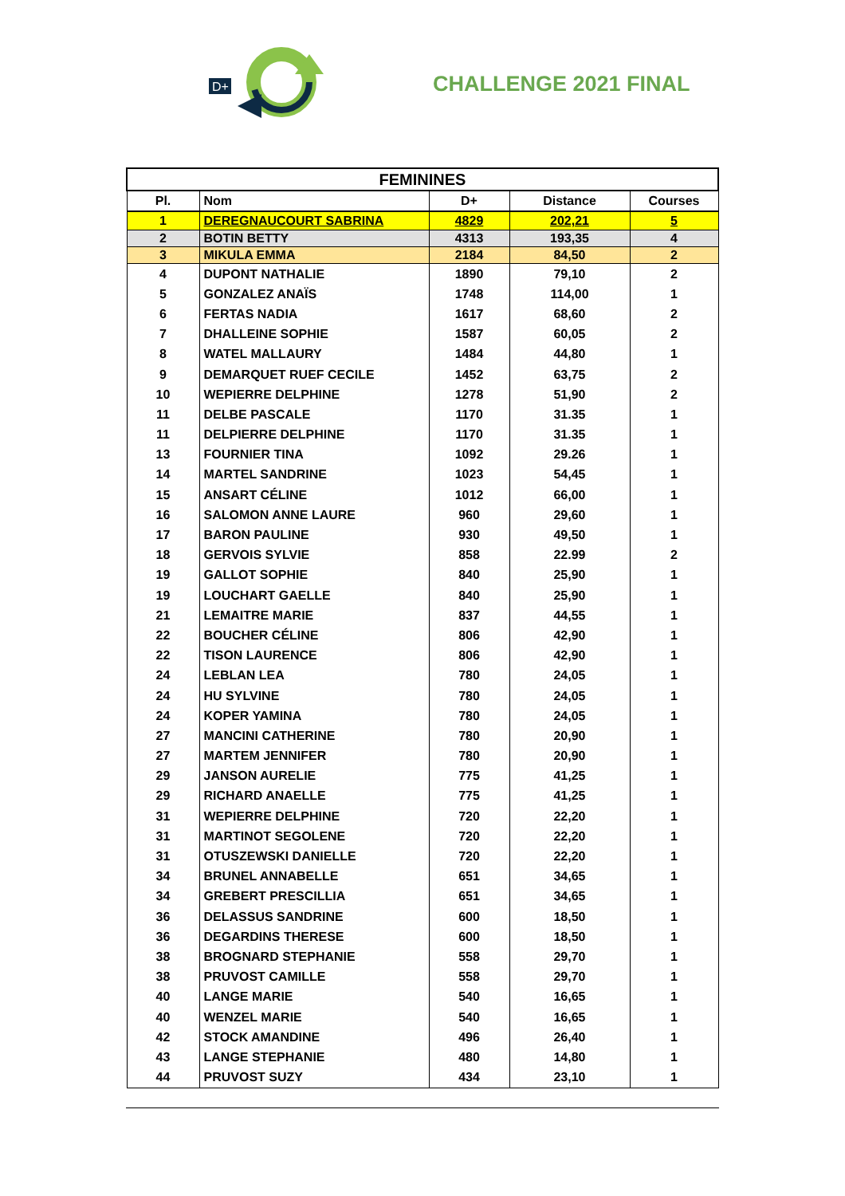D+
CHALLENGE 2021 FINAL
| FEMININES | | | | |
| --- | --- | --- | --- | --- |
| Pl. | Nom | D+ | Distance | Courses |
| 1 | DEREGNAUCOURT SABRINA | 4829 | 202,21 | 5 |
| 2 | BOTIN BETTY | 4313 | 193,35 | 4 |
| 3 | MIKULA EMMA | 2184 | 84,50 | 2 |
| 4 | DUPONT NATHALIE | 1890 | 79,10 | 2 |
| 5 | GONZALEZ ANAÏS | 1748 | 114,00 | 1 |
| 6 | FERTAS NADIA | 1617 | 68,60 | 2 |
| 7 | DHALLEINE SOPHIE | 1587 | 60,05 | 2 |
| 8 | WATEL MALLAURY | 1484 | 44,80 | 1 |
| 9 | DEMARQUET RUEF CECILE | 1452 | 63,75 | 2 |
| 10 | WEPIERRE DELPHINE | 1278 | 51,90 | 2 |
| 11 | DELBE PASCALE | 1170 | 31.35 | 1 |
| 11 | DELPIERRE DELPHINE | 1170 | 31.35 | 1 |
| 13 | FOURNIER TINA | 1092 | 29.26 | 1 |
| 14 | MARTEL SANDRINE | 1023 | 54,45 | 1 |
| 15 | ANSART CÉLINE | 1012 | 66,00 | 1 |
| 16 | SALOMON ANNE LAURE | 960 | 29,60 | 1 |
| 17 | BARON PAULINE | 930 | 49,50 | 1 |
| 18 | GERVOIS SYLVIE | 858 | 22.99 | 2 |
| 19 | GALLOT SOPHIE | 840 | 25,90 | 1 |
| 19 | LOUCHART GAELLE | 840 | 25,90 | 1 |
| 21 | LEMAITRE MARIE | 837 | 44,55 | 1 |
| 22 | BOUCHER CÉLINE | 806 | 42,90 | 1 |
| 22 | TISON LAURENCE | 806 | 42,90 | 1 |
| 24 | LEBLAN LEA | 780 | 24,05 | 1 |
| 24 | HU SYLVINE | 780 | 24,05 | 1 |
| 24 | KOPER YAMINA | 780 | 24,05 | 1 |
| 27 | MANCINI CATHERINE | 780 | 20,90 | 1 |
| 27 | MARTEM JENNIFER | 780 | 20,90 | 1 |
| 29 | JANSON AURELIE | 775 | 41,25 | 1 |
| 29 | RICHARD ANAELLE | 775 | 41,25 | 1 |
| 31 | WEPIERRE DELPHINE | 720 | 22,20 | 1 |
| 31 | MARTINOT SEGOLENE | 720 | 22,20 | 1 |
| 31 | OTUSZEWSKI DANIELLE | 720 | 22,20 | 1 |
| 34 | BRUNEL ANNABELLE | 651 | 34,65 | 1 |
| 34 | GREBERT PRESCILLIA | 651 | 34,65 | 1 |
| 36 | DELASSUS SANDRINE | 600 | 18,50 | 1 |
| 36 | DEGARDINS THERESE | 600 | 18,50 | 1 |
| 38 | BROGNARD STEPHANIE | 558 | 29,70 | 1 |
| 38 | PRUVOST CAMILLE | 558 | 29,70 | 1 |
| 40 | LANGE MARIE | 540 | 16,65 | 1 |
| 40 | WENZEL MARIE | 540 | 16,65 | 1 |
| 42 | STOCK AMANDINE | 496 | 26,40 | 1 |
| 43 | LANGE STEPHANIE | 480 | 14,80 | 1 |
| 44 | PRUVOST SUZY | 434 | 23,10 | 1 |